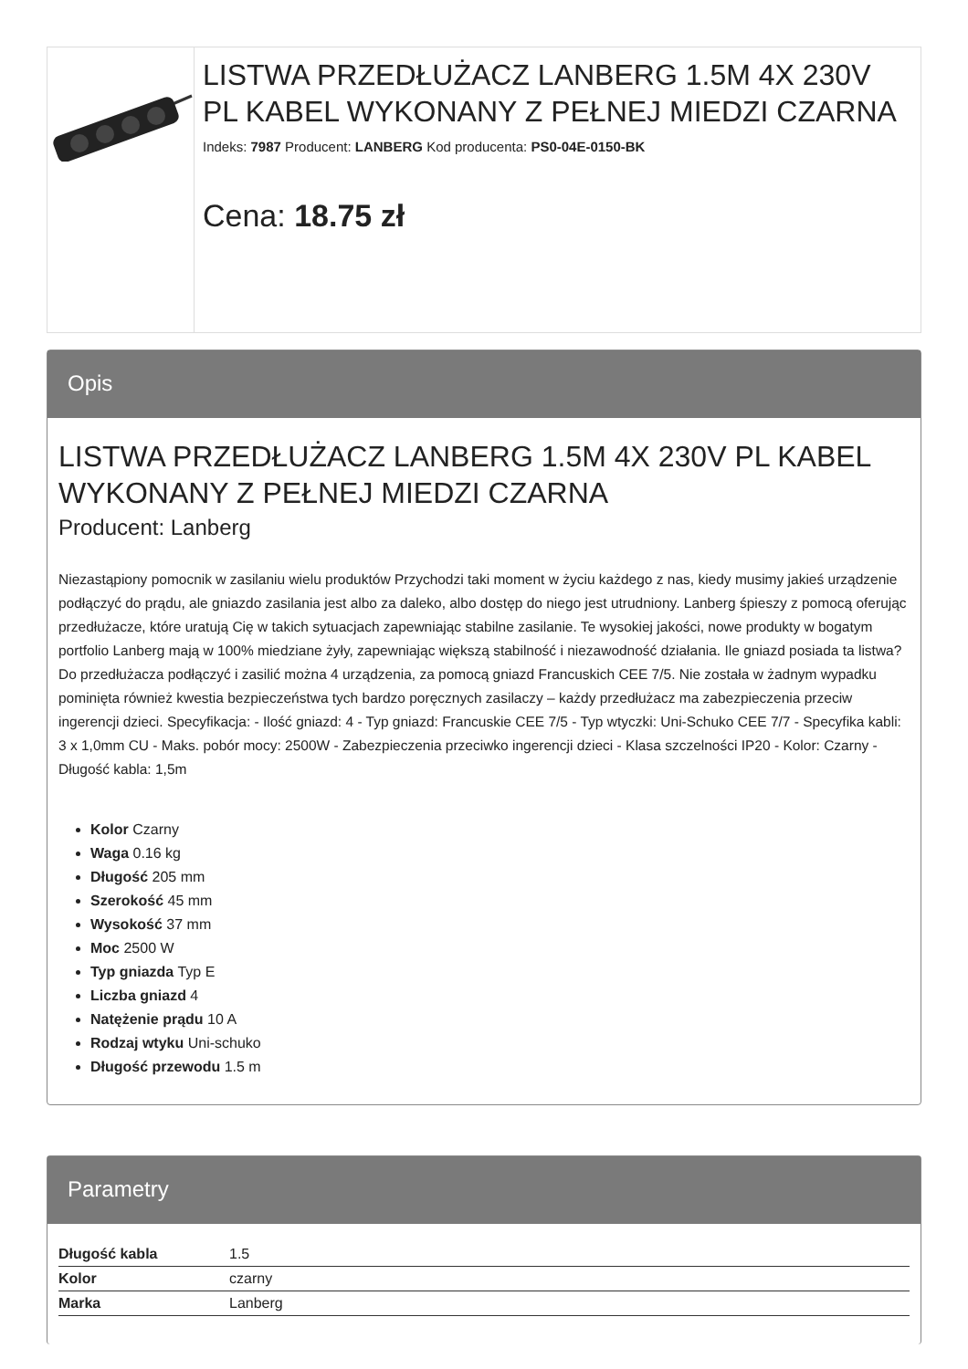LISTWA PRZEDŁUŻACZ LANBERG 1.5M 4X 230V PL KABEL WYKONANY Z PEŁNEJ MIEDZI CZARNA
Indeks: 7987 Producent: LANBERG Kod producenta: PS0-04E-0150-BK
Cena: 18.75 zł
Opis
LISTWA PRZEDŁUŻACZ LANBERG 1.5M 4X 230V PL KABEL WYKONANY Z PEŁNEJ MIEDZI CZARNA
Producent: Lanberg
Niezastąpiony pomocnik w zasilaniu wielu produktów Przychodzi taki moment w życiu każdego z nas, kiedy musimy jakieś urządzenie podłączyć do prądu, ale gniazdo zasilania jest albo za daleko, albo dostęp do niego jest utrudniony. Lanberg śpieszy z pomocą oferując przedłużacze, które uratują Cię w takich sytuacjach zapewniając stabilne zasilanie. Te wysokiej jakości, nowe produkty w bogatym portfolio Lanberg mają w 100% miedziane żyły, zapewniając większą stabilność i niezawodność działania. Ile gniazd posiada ta listwa? Do przedłużacza podłączyć i zasilić można 4 urządzenia, za pomocą gniazd Francuskich CEE 7/5. Nie została w żadnym wypadku pominięta również kwestia bezpieczeństwa tych bardzo poręcznych zasilaczy – każdy przedłużacz ma zabezpieczenia przeciw ingerencji dzieci. Specyfikacja: - Ilość gniazd: 4 - Typ gniazd: Francuskie CEE 7/5 - Typ wtyczki: Uni-Schuko CEE 7/7 - Specyfika kabli: 3 x 1,0mm CU - Maks. pobór mocy: 2500W - Zabezpieczenia przeciwko ingerencji dzieci - Klasa szczelności IP20 - Kolor: Czarny - Długość kabla: 1,5m
Kolor Czarny
Waga 0.16 kg
Długość 205 mm
Szerokość 45 mm
Wysokość 37 mm
Moc 2500 W
Typ gniazda Typ E
Liczba gniazd 4
Natężenie prądu 10 A
Rodzaj wtyku Uni-schuko
Długość przewodu 1.5 m
Parametry
| Długość kabla | 1.5 |
| Kolor | czarny |
| Marka | Lanberg |